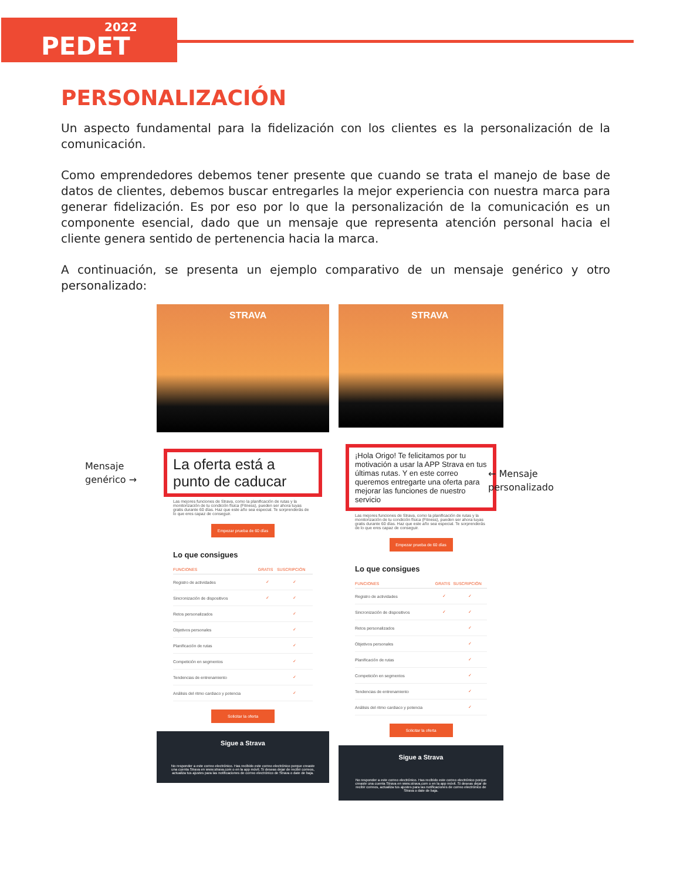2022
PEDET
PERSONALIZACIÓN
Un aspecto fundamental para la fidelización con los clientes es la personalización de la comunicación.
Como emprendedores debemos tener presente que cuando se trata el manejo de base de datos de clientes, debemos buscar entregarles la mejor experiencia con nuestra marca para generar fidelización. Es por eso por lo que la personalización de la comunicación es un componente esencial, dado que un mensaje que representa atención personal hacia el cliente genera sentido de pertenencia hacia la marca.
A continuación, se presenta un ejemplo comparativo de un mensaje genérico y otro personalizado:
Mensaje
genérico →
STRAVA
La oferta está a punto de caducar
Las mejores funciones de Strava, como la planificación de rutas y la monitorización de tu condición física (Fitness), pueden ser ahora tuyas gratis durante 60 días. Haz que este año sea especial. Te sorprenderás de lo que eres capaz de conseguir.
Empezar prueba de 60 días
Lo que consigues
| FUNCIONES | GRATIS | SUSCRIPCIÓN |
| --- | --- | --- |
| Registro de actividades | ✓ | ✓ |
| Sincronización de dispositivos | ✓ | ✓ |
| Retos personalizados | | ✓ |
| Objetivos personales | | ✓ |
| Planificación de rutas | | ✓ |
| Competición en segmentos | | ✓ |
| Tendencias de entrenamiento | | ✓ |
| Análisis del ritmo cardiaco y potencia | | ✓ |
Solicitar la oferta
Sigue a Strava
No responder a este correo electrónico. Has recibido este correo electrónico porque creaste una cuenta Strava en www.strava.com o en la app móvil. Si deseas dejar de recibir correos, actualiza tus ajustes para las notificaciones de correo electrónico de Strava o date de baja.
STRAVA
¡Hola Origo! Te felicitamos por tu motivación a usar la APP Strava en tus últimas rutas. Y en este correo queremos entregarte una oferta para mejorar las funciones de nuestro servicio
Las mejores funciones de Strava, como la planificación de rutas y la monitorización de tu condición física (Fitness), pueden ser ahora tuyas gratis durante 60 días. Haz que este año sea especial. Te sorprenderás de lo que eres capaz de conseguir.
Empezar prueba de 60 días
Lo que consigues
| FUNCIONES | GRATIS | SUSCRIPCIÓN |
| --- | --- | --- |
| Registro de actividades | ✓ | ✓ |
| Sincronización de dispositivos | ✓ | ✓ |
| Retos personalizados | | ✓ |
| Objetivos personales | | ✓ |
| Planificación de rutas | | ✓ |
| Competición en segmentos | | ✓ |
| Tendencias de entrenamiento | | ✓ |
| Análisis del ritmo cardiaco y potencia | | ✓ |
Solicitar la oferta
Sigue a Strava
No responder a este correo electrónico. Has recibido este correo electrónico porque creaste una cuenta Strava en www.strava.com o en la app móvil. Si deseas dejar de recibir correos, actualiza tus ajustes para las notificaciones de correo electrónico de Strava o date de baja.
← Mensaje
personalizado